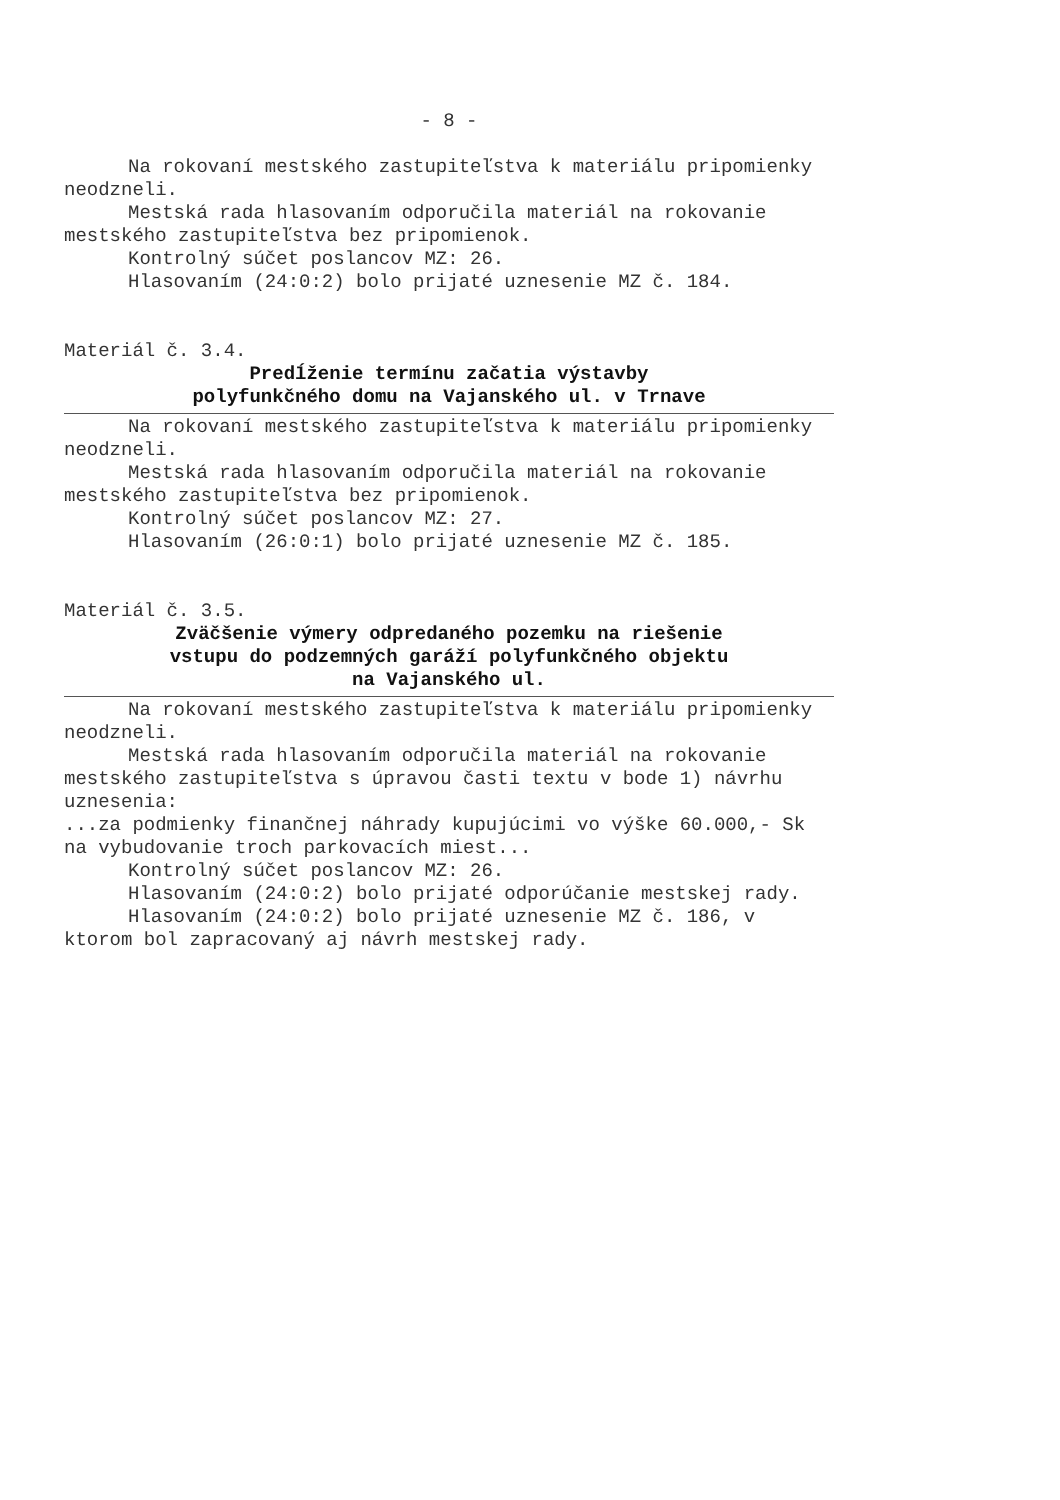- 8 -
Na rokovaní mestského zastupiteľstva k materiálu pripomienky neodzneli.
Mestská rada hlasovaním odporučila materiál na rokovanie mestského zastupiteľstva bez pripomienok.
Kontrolný súčet poslancov MZ: 26.
Hlasovaním (24:0:2) bolo prijaté uznesenie MZ č. 184.
Materiál č. 3.4.
Predĺženie termínu začatia výstavby
polyfunkčného domu na Vajanského ul. v Trnave
Na rokovaní mestského zastupiteľstva k materiálu pripomienky neodzneli.
Mestská rada hlasovaním odporučila materiál na rokovanie mestského zastupiteľstva bez pripomienok.
Kontrolný súčet poslancov MZ: 27.
Hlasovaním (26:0:1) bolo prijaté uznesenie MZ č. 185.
Materiál č. 3.5.
Zväčšenie výmery odpredaného pozemku na riešenie
vstupu do podzemných garáží polyfunkčného objektu
na Vajanského ul.
Na rokovaní mestského zastupiteľstva k materiálu pripomienky neodzneli.
Mestská rada hlasovaním odporučila materiál na rokovanie mestského zastupiteľstva s úpravou časti textu v bode 1) návrhu uznesenia:
...za podmienky finančnej náhrady kupujúcimi vo výške 60.000,- Sk na vybudovanie troch parkovacích miest...
Kontrolný súčet poslancov MZ: 26.
Hlasovaním (24:0:2) bolo prijaté odporúčanie mestskej rady.
Hlasovaním (24:0:2) bolo prijaté uznesenie MZ č. 186, v ktorom bol zapracovaný aj návrh mestskej rady.